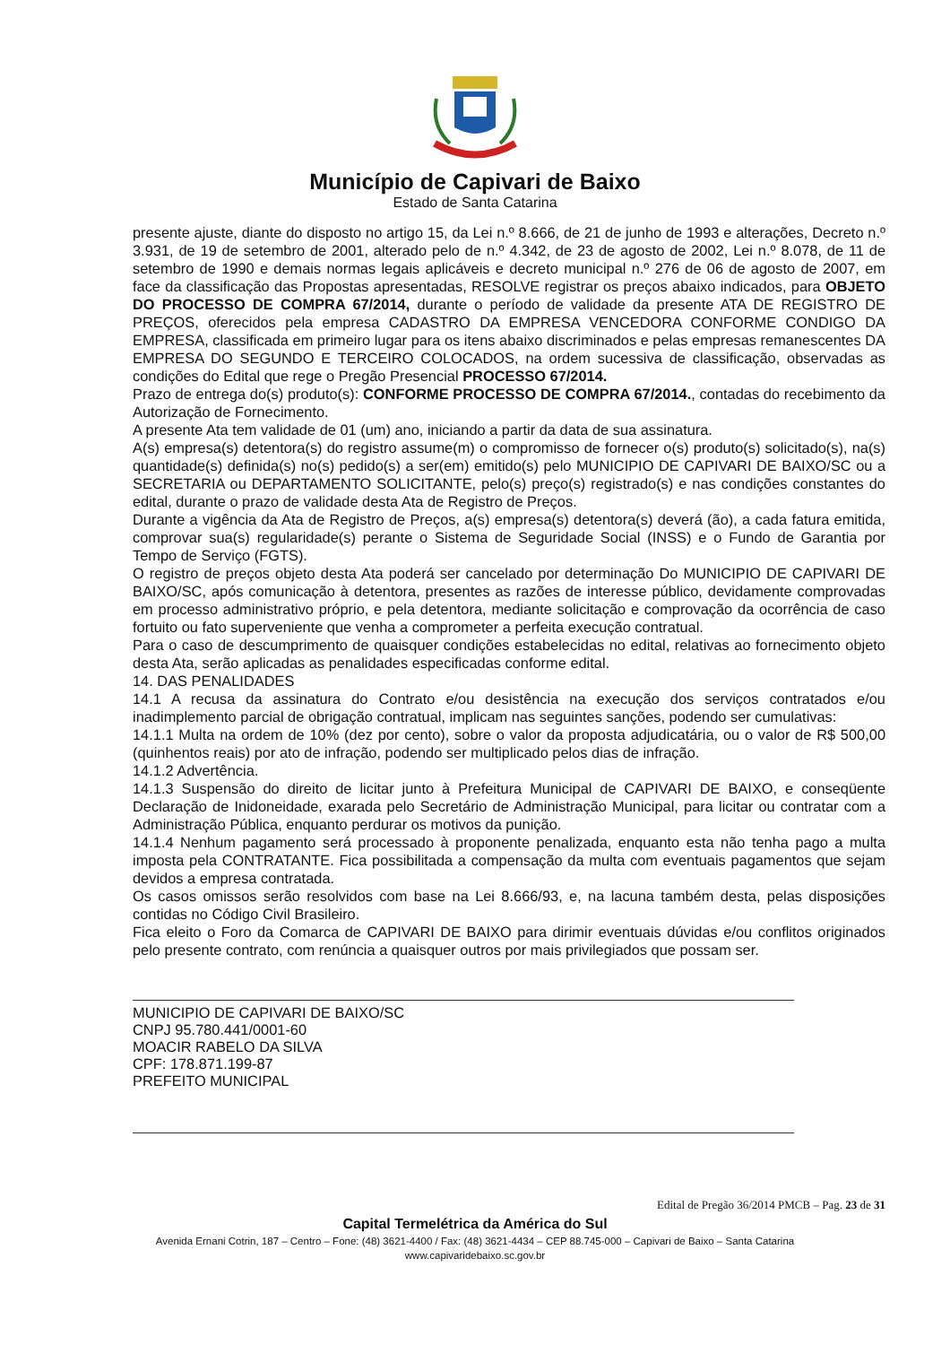Município de Capivari de Baixo
Estado de Santa Catarina
presente ajuste, diante do disposto no artigo 15, da Lei n.º 8.666, de 21 de junho de 1993 e alterações, Decreto n.º 3.931, de 19 de setembro de 2001, alterado pelo de n.º 4.342, de 23 de agosto de 2002, Lei n.º 8.078, de 11 de setembro de 1990 e demais normas legais aplicáveis e decreto municipal n.º 276 de 06 de agosto de 2007, em face da classificação das Propostas apresentadas, RESOLVE registrar os preços abaixo indicados, para OBJETO DO PROCESSO DE COMPRA 67/2014, durante o período de validade da presente ATA DE REGISTRO DE PREÇOS, oferecidos pela empresa CADASTRO DA EMPRESA VENCEDORA CONFORME CONDIGO DA EMPRESA, classificada em primeiro lugar para os itens abaixo discriminados e pelas empresas remanescentes DA EMPRESA DO SEGUNDO E TERCEIRO COLOCADOS, na ordem sucessiva de classificação, observadas as condições do Edital que rege o Pregão Presencial PROCESSO 67/2014.
Prazo de entrega do(s) produto(s): CONFORME PROCESSO DE COMPRA 67/2014., contadas do recebimento da Autorização de Fornecimento.
A presente Ata tem validade de 01 (um) ano, iniciando a partir da data de sua assinatura.
A(s) empresa(s) detentora(s) do registro assume(m) o compromisso de fornecer o(s) produto(s) solicitado(s), na(s) quantidade(s) definida(s) no(s) pedido(s) a ser(em) emitido(s) pelo MUNICIPIO DE CAPIVARI DE BAIXO/SC ou a SECRETARIA ou DEPARTAMENTO SOLICITANTE, pelo(s) preço(s) registrado(s) e nas condições constantes do edital, durante o prazo de validade desta Ata de Registro de Preços.
Durante a vigência da Ata de Registro de Preços, a(s) empresa(s) detentora(s) deverá (ão), a cada fatura emitida, comprovar sua(s) regularidade(s) perante o Sistema de Seguridade Social (INSS) e o Fundo de Garantia por Tempo de Serviço (FGTS).
O registro de preços objeto desta Ata poderá ser cancelado por determinação Do MUNICIPIO DE CAPIVARI DE BAIXO/SC, após comunicação à detentora, presentes as razões de interesse público, devidamente comprovadas em processo administrativo próprio, e pela detentora, mediante solicitação e comprovação da ocorrência de caso fortuito ou fato superveniente que venha a comprometer a perfeita execução contratual.
Para o caso de descumprimento de quaisquer condições estabelecidas no edital, relativas ao fornecimento objeto desta Ata, serão aplicadas as penalidades especificadas conforme edital.
14. DAS PENALIDADES
14.1 A recusa da assinatura do Contrato e/ou desistência na execução dos serviços contratados e/ou inadimplemento parcial de obrigação contratual, implicam nas seguintes sanções, podendo ser cumulativas:
14.1.1 Multa na ordem de 10% (dez por cento), sobre o valor da proposta adjudicatária, ou o valor de R$ 500,00 (quinhentos reais) por ato de infração, podendo ser multiplicado pelos dias de infração.
14.1.2 Advertência.
14.1.3 Suspensão do direito de licitar junto à Prefeitura Municipal de CAPIVARI DE BAIXO, e conseqüente Declaração de Inidoneidade, exarada pelo Secretário de Administração Municipal, para licitar ou contratar com a Administração Pública, enquanto perdurar os motivos da punição.
14.1.4 Nenhum pagamento será processado à proponente penalizada, enquanto esta não tenha pago a multa imposta pela CONTRATANTE. Fica possibilitada a compensação da multa com eventuais pagamentos que sejam devidos a empresa contratada.
Os casos omissos serão resolvidos com base na Lei 8.666/93, e, na lacuna também desta, pelas disposições contidas no Código Civil Brasileiro.
Fica eleito o Foro da Comarca de CAPIVARI DE BAIXO para dirimir eventuais dúvidas e/ou conflitos originados pelo presente contrato, com renúncia a quaisquer outros por mais privilegiados que possam ser.
MUNICIPIO DE CAPIVARI DE BAIXO/SC
CNPJ 95.780.441/0001-60
MOACIR RABELO DA SILVA
CPF: 178.871.199-87
PREFEITO MUNICIPAL
Edital de Pregão 36/2014 PMCB – Pag. 23 de 31
Capital Termelétrica da América do Sul
Avenida Ernani Cotrin, 187 – Centro – Fone: (48) 3621-4400 / Fax: (48) 3621-4434 – CEP 88.745-000 – Capivari de Baixo – Santa Catarina
www.capivaridebaixo.sc.gov.br